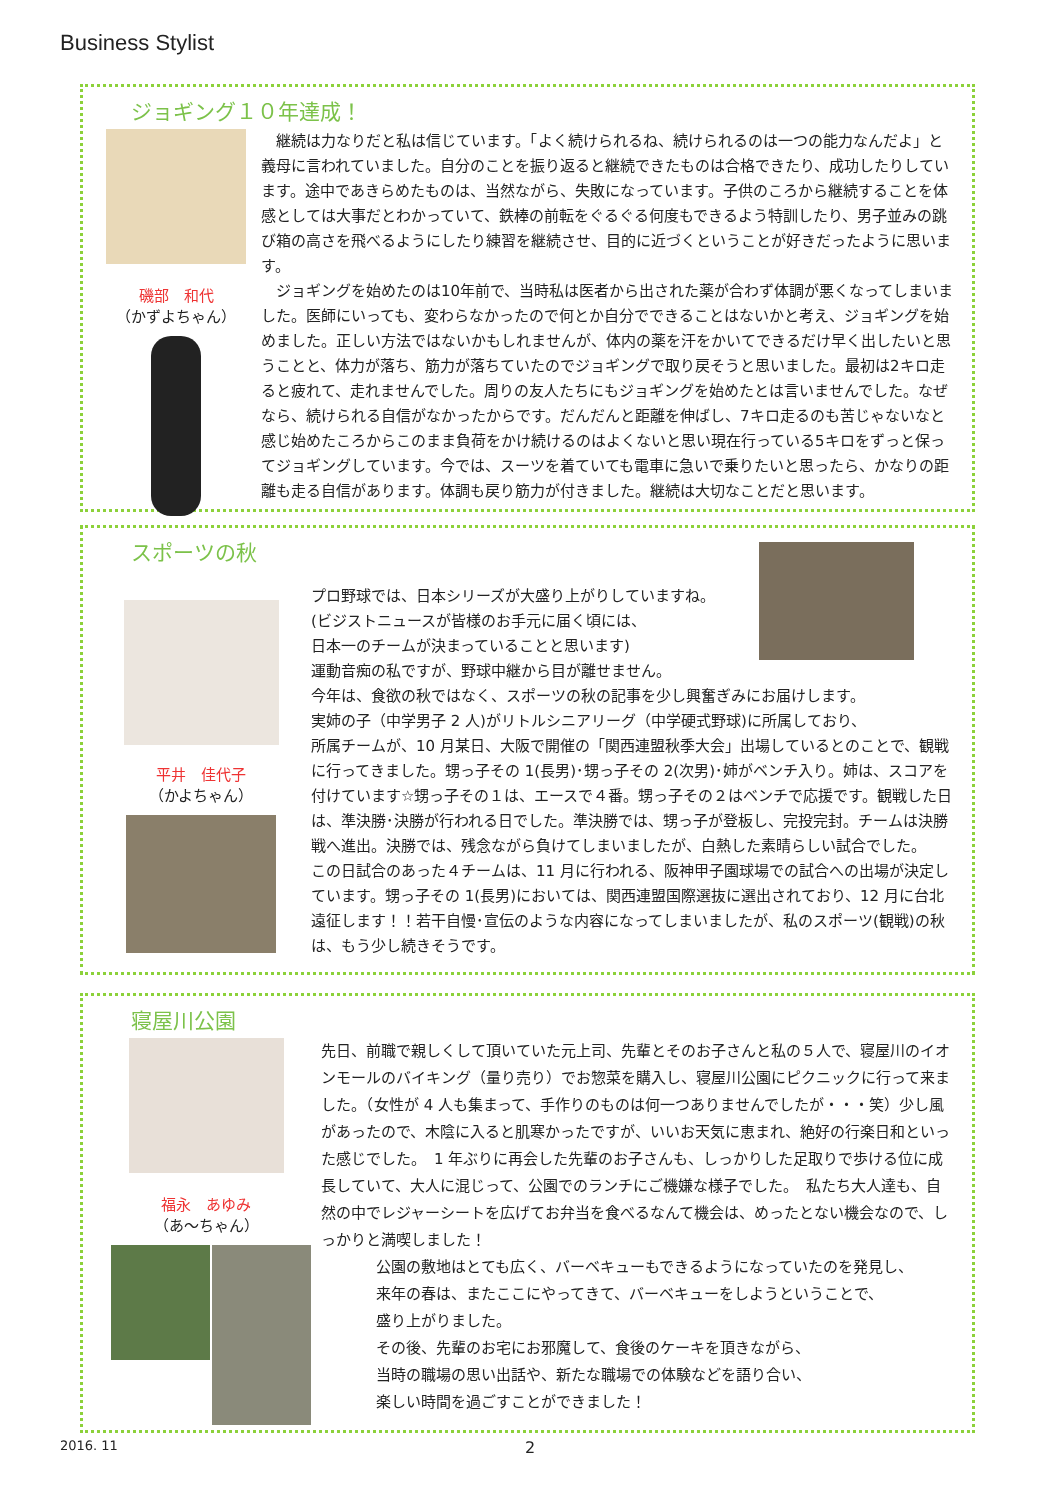Business Stylist
ジョギング１０年達成！
磯部　和代
（かずよちゃん）
　継続は力なりだと私は信じています。「よく続けられるね、続けられるのは一つの能力なんだよ」と義母に言われていました。自分のことを振り返ると継続できたものは合格できたり、成功したりしています。途中であきらめたものは、当然ながら、失敗になっています。子供のころから継続することを体感としては大事だとわかっていて、鉄棒の前転をぐるぐる何度もできるよう特訓したり、男子並みの跳び箱の高さを飛べるようにしたり練習を継続させ、目的に近づくということが好きだったように思います。
　ジョギングを始めたのは10年前で、当時私は医者から出された薬が合わず体調が悪くなってしまいました。医師にいっても、変わらなかったので何とか自分でできることはないかと考え、ジョギングを始めました。正しい方法ではないかもしれませんが、体内の薬を汗をかいてできるだけ早く出したいと思うことと、体力が落ち、筋力が落ちていたのでジョギングで取り戻そうと思いました。最初は2キロ走ると疲れて、走れませんでした。周りの友人たちにもジョギングを始めたとは言いませんでした。なぜなら、続けられる自信がなかったからです。だんだんと距離を伸ばし、7キロ走るのも苦じゃないなと感じ始めたころからこのまま負荷をかけ続けるのはよくないと思い現在行っている5キロをずっと保ってジョギングしています。今では、スーツを着ていても電車に急いで乗りたいと思ったら、かなりの距離も走る自信があります。体調も戻り筋力が付きました。継続は大切なことだと思います。
スポーツの秋
平井　佳代子
（かよちゃん）
プロ野球では、日本シリーズが大盛り上がりしていますね。
(ビジストニュースが皆様のお手元に届く頃には、
日本一のチームが決まっていることと思います)
運動音痴の私ですが、野球中継から目が離せません。
今年は、食欲の秋ではなく、スポーツの秋の記事を少し興奮ぎみにお届けします。
実姉の子（中学男子 2 人)がリトルシニアリーグ（中学硬式野球)に所属しており、
所属チームが、10 月某日、大阪で開催の「関西連盟秋季大会」出場しているとのことで、観戦に行ってきました。甥っ子その 1(長男)･甥っ子その 2(次男)･姉がベンチ入り。姉は、スコアを付けています☆甥っ子その１は、エースで４番。甥っ子その２はベンチで応援です。観戦した日は、準決勝･決勝が行われる日でした。準決勝では、甥っ子が登板し、完投完封。チームは決勝戦へ進出。決勝では、残念ながら負けてしまいましたが、白熱した素晴らしい試合でした。
この日試合のあった４チームは、11 月に行われる、阪神甲子園球場での試合への出場が決定しています。甥っ子その 1(長男)においては、関西連盟国際選抜に選出されており、12 月に台北遠征します！！若干自慢･宣伝のような内容になってしまいましたが、私のスポーツ(観戦)の秋は、もう少し続きそうです。
寝屋川公園
福永　あゆみ
（あ〜ちゃん）
先日、前職で親しくして頂いていた元上司、先輩とそのお子さんと私の５人で、寝屋川のイオンモールのバイキング（量り売り）でお惣菜を購入し、寝屋川公園にピクニックに行って来ました。（女性が 4 人も集まって、手作りのものは何一つありませんでしたが・・・笑）少し風があったので、木陰に入ると肌寒かったですが、いいお天気に恵まれ、絶好の行楽日和といった感じでした。　1 年ぶりに再会した先輩のお子さんも、しっかりした足取りで歩ける位に成長していて、大人に混じって、公園でのランチにご機嫌な様子でした。　私たち大人達も、自然の中でレジャーシートを広げてお弁当を食べるなんて機会は、めったとない機会なので、しっかりと満喫しました！
公園の敷地はとても広く、バーベキューもできるようになっていたのを発見し、
来年の春は、またここにやってきて、バーベキューをしようということで、
盛り上がりました。
その後、先輩のお宅にお邪魔して、食後のケーキを頂きながら、
当時の職場の思い出話や、新たな職場での体験などを語り合い、
楽しい時間を過ごすことができました！
2016. 11 2